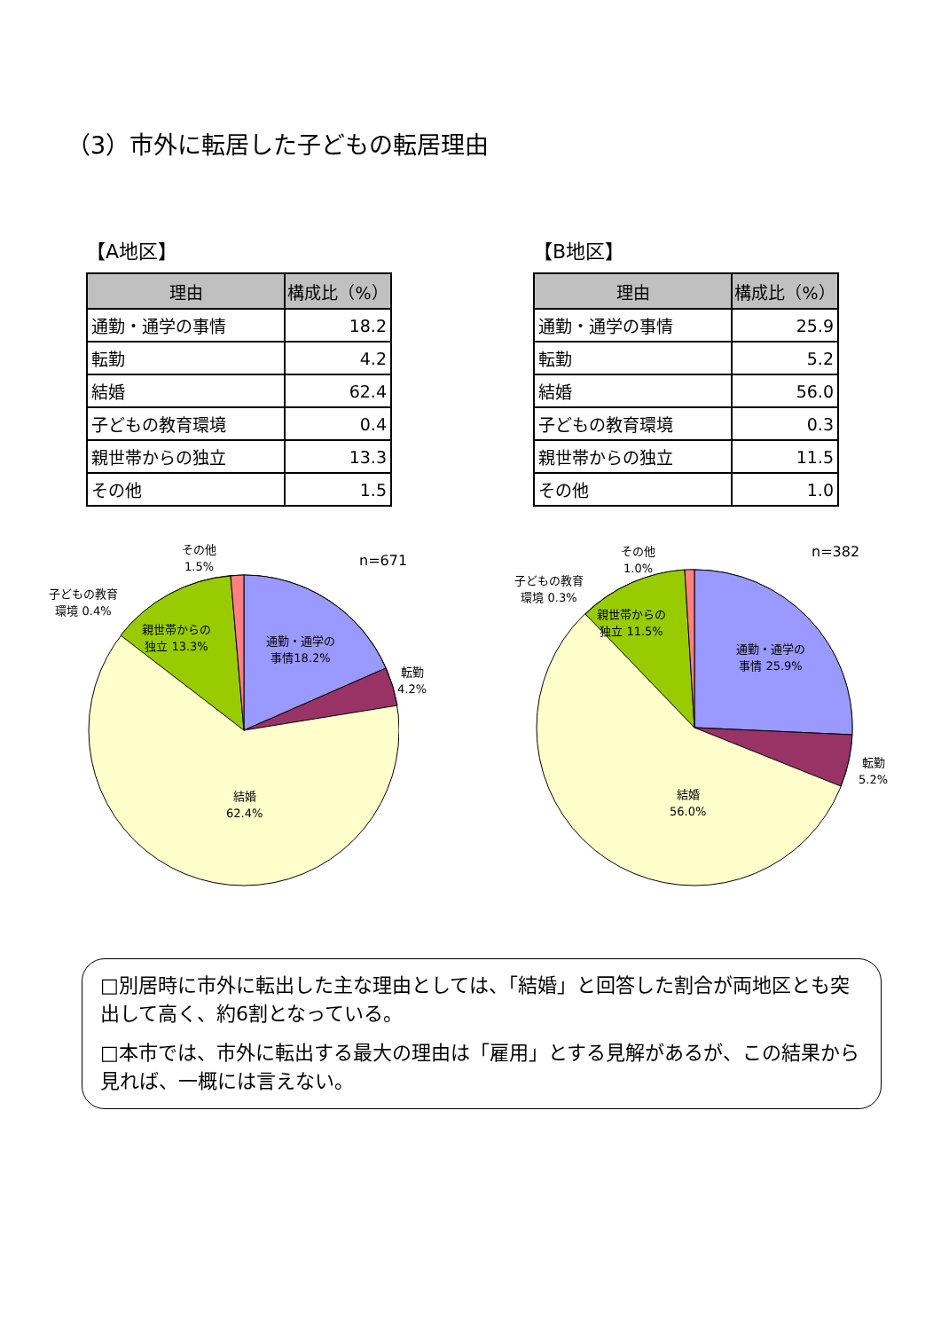（3）市外に転居した子どもの転居理由
【A地区】
| 理由 | 構成比（%） |
| --- | --- |
| 通勤・通学の事情 | 18.2 |
| 転勤 | 4.2 |
| 結婚 | 62.4 |
| 子どもの教育環境 | 0.4 |
| 親世帯からの独立 | 13.3 |
| その他 | 1.5 |
【B地区】
| 理由 | 構成比（%） |
| --- | --- |
| 通勤・通学の事情 | 25.9 |
| 転勤 | 5.2 |
| 結婚 | 56.0 |
| 子どもの教育環境 | 0.3 |
| 親世帯からの独立 | 11.5 |
| その他 | 1.0 |
n=671
その他
1.5%
子どもの教育
環境 0.4%
親世帯からの
独立 13.3%
通勤・通学の
事情18.2%
転勤
4.2%
結婚
62.4%
n=382
その他
1.0%
子どもの教育
環境 0.3%
親世帯からの
独立 11.5%
通勤・通学の
事情 25.9%
転勤
5.2%
結婚
56.0%
□別居時に市外に転出した主な理由としては、「結婚」と回答した割合が両地区とも突出して高く、約6割となっている。
□本市では、市外に転出する最大の理由は「雇用」とする見解があるが、この結果から見れば、一概には言えない。